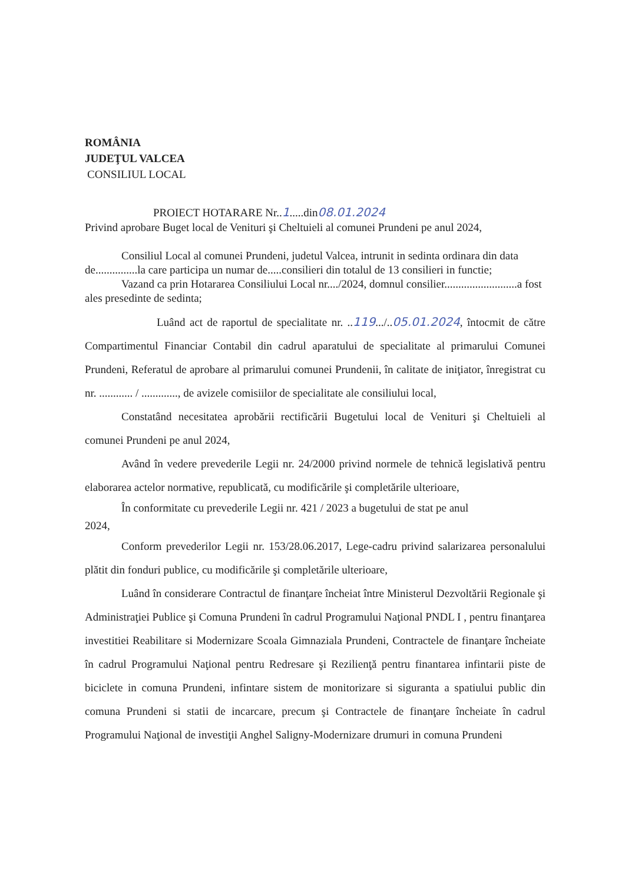ROMÂNIA
JUDEŢUL VALCEA
CONSILIUL LOCAL
PROIECT HOTARARE Nr..1.....din08.01.2024
Privind aprobare Buget local de Venituri şi Cheltuieli al comunei Prundeni pe anul 2024,
Consiliul Local al comunei Prundeni, judetul Valcea, intrunit in sedinta ordinara din data de...............la care participa un numar de.....consilieri din totalul de 13 consilieri in functie;
Vazand ca prin Hotararea Consiliului Local nr..../2024, domnul consilier..........................a fost ales presedinte de sedinta;
Luând act de raportul de specialitate nr. ..119.../..05.01.2024, întocmit de către Compartimentul Financiar Contabil din cadrul aparatului de specialitate al primarului Comunei Prundeni, Referatul de aprobare al primarului comunei Prundenii, în calitate de iniţiator, înregistrat cu nr. ............ / ............., de avizele comisiilor de specialitate ale consiliului local,
Constatând necesitatea aprobării rectificării Bugetului local de Venituri şi Cheltuieli al comunei Prundeni pe anul 2024,
Având în vedere prevederile Legii nr. 24/2000 privind normele de tehnică legislativă pentru elaborarea actelor normative, republicată, cu modificările şi completările ulterioare,
În conformitate cu prevederile Legii nr. 421 / 2023 a bugetului de stat pe anul
2024,
Conform prevederilor Legii nr. 153/28.06.2017, Lege-cadru privind salarizarea personalului plătit din fonduri publice, cu modificările şi completările ulterioare,
Luând în considerare Contractul de finanţare încheiat între Ministerul Dezvoltării Regionale şi Administraţiei Publice şi Comuna Prundeni în cadrul Programului Naţional PNDL I , pentru finanţarea investitiei Reabilitare si Modernizare Scoala Gimnaziala Prundeni, Contractele de finanţare încheiate în cadrul Programului Naţional pentru Redresare şi Rezilienţă pentru finantarea infintarii piste de biciclete in comuna Prundeni, infintare sistem de monitorizare si siguranta a spatiului public din comuna Prundeni si statii de incarcare, precum şi Contractele de finanţare încheiate în cadrul Programului Naţional de investiţii Anghel Saligny-Modernizare drumuri in comuna Prundeni